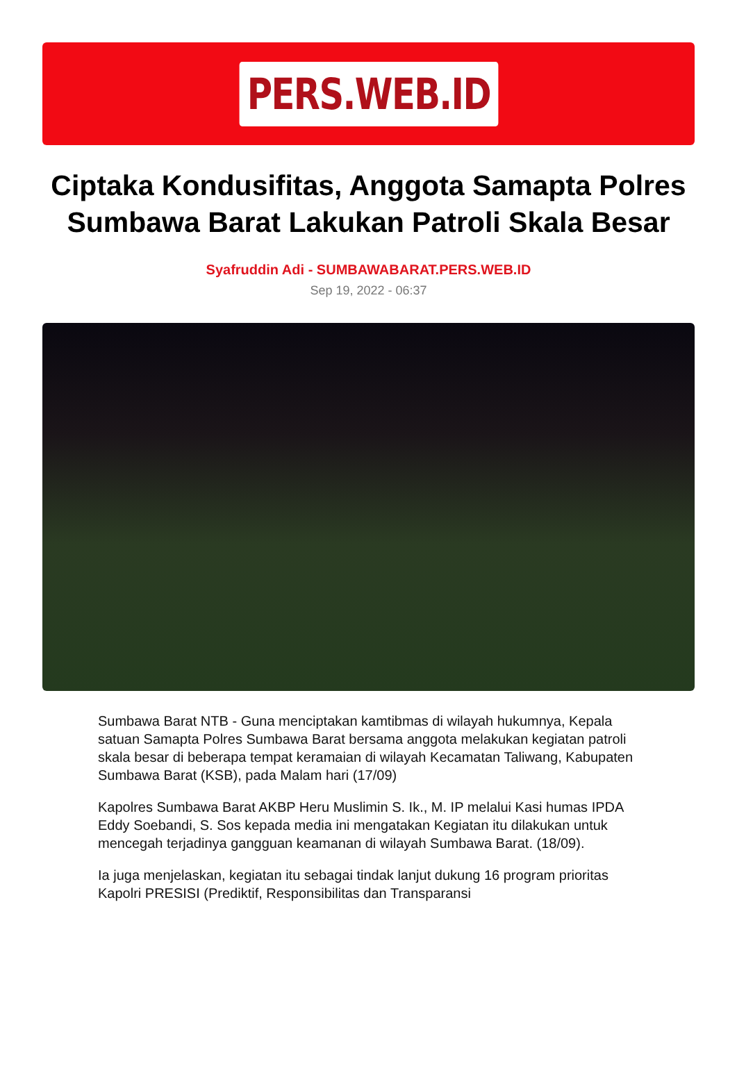PERS.WEB.ID
Ciptaka Kondusifitas, Anggota Samapta Polres Sumbawa Barat Lakukan Patroli Skala Besar
Syafruddin Adi - SUMBAWABARAT.PERS.WEB.ID
Sep 19, 2022 - 06:37
Sumbawa Barat NTB - Guna menciptakan kamtibmas di wilayah hukumnya, Kepala satuan Samapta Polres Sumbawa Barat bersama anggota melakukan kegiatan patroli skala besar di beberapa tempat keramaian di wilayah Kecamatan Taliwang, Kabupaten Sumbawa Barat (KSB), pada Malam hari (17/09)
Kapolres Sumbawa Barat AKBP Heru Muslimin S. Ik., M. IP melalui Kasi humas IPDA Eddy Soebandi, S. Sos kepada media ini mengatakan Kegiatan itu dilakukan untuk mencegah terjadinya gangguan keamanan di wilayah Sumbawa Barat. (18/09).
Ia juga menjelaskan, kegiatan itu sebagai tindak lanjut dukung 16 program prioritas Kapolri PRESISI (Prediktif, Responsibilitas dan Transparansi